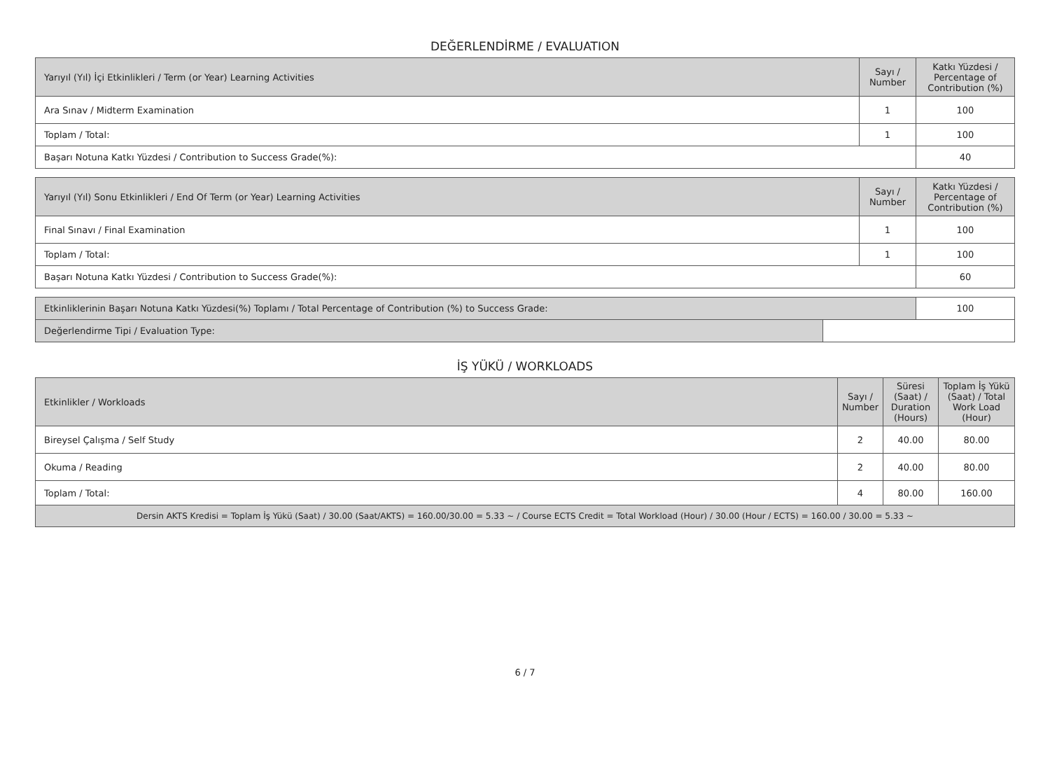DEĞERLENDİRME / EVALUATION
| Yarıyıl (Yıl) İçi Etkinlikleri / Term (or Year) Learning Activities | Sayı / Number | Katkı Yüzdesi / Percentage of Contribution (%) |
| --- | --- | --- |
| Ara Sınav / Midterm Examination | 1 | 100 |
| Toplam / Total: | 1 | 100 |
| Başarı Notuna Katkı Yüzdesi / Contribution to Success Grade(%): | | 40 |
| Yarıyıl (Yıl) Sonu Etkinlikleri / End Of Term (or Year) Learning Activities | Sayı / Number | Katkı Yüzdesi / Percentage of Contribution (%) |
| --- | --- | --- |
| Final Sınavı / Final Examination | 1 | 100 |
| Toplam / Total: | 1 | 100 |
| Başarı Notuna Katkı Yüzdesi / Contribution to Success Grade(%): | | 60 |
| Etkinliklerinin Başarı Notuna Katkı Yüzdesi(%) Toplamı / Total Percentage of Contribution (%) to Success Grade: | | 100 |
| Değerlendirme Tipi / Evaluation Type: | | |
İŞ YÜKÜ / WORKLOADS
| Etkinlikler / Workloads | Sayı / Number | Süresi (Saat) / Duration (Hours) | Toplam İş Yükü (Saat) / Total Work Load (Hour) |
| --- | --- | --- | --- |
| Bireysel Çalışma / Self Study | 2 | 40.00 | 80.00 |
| Okuma / Reading | 2 | 40.00 | 80.00 |
| Toplam / Total: | 4 | 80.00 | 160.00 |
| Dersin AKTS Kredisi = Toplam İş Yükü (Saat) / 30.00 (Saat/AKTS) = 160.00/30.00 = 5.33 ~ / Course ECTS Credit = Total Workload (Hour) / 30.00 (Hour / ECTS) = 160.00 / 30.00 = 5.33 ~ | | | |
6 / 7